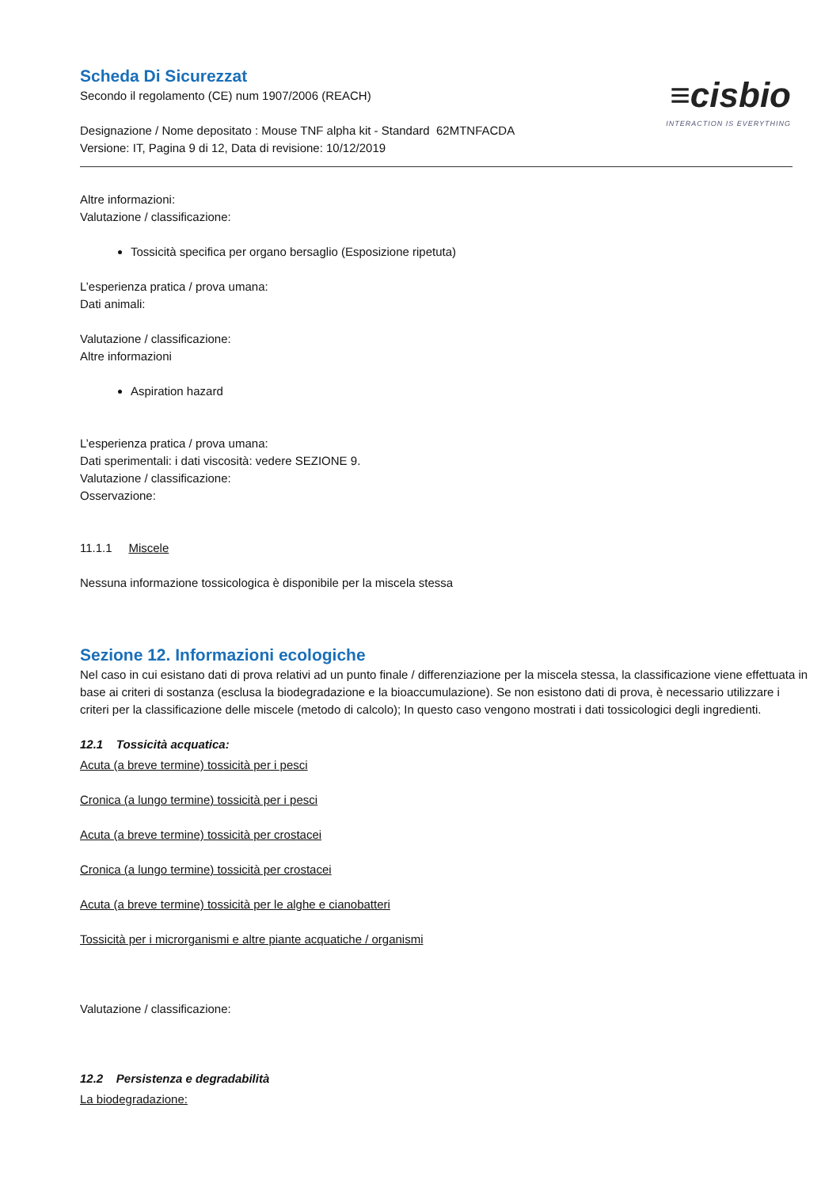≡cisbio
INTERACTION IS EVERYTHING
Scheda Di Sicurezzat
Secondo il regolamento (CE) num 1907/2006 (REACH)
Designazione / Nome depositato : Mouse TNF alpha kit - Standard 62MTNFACDA
Versione: IT, Pagina 9 di 12, Data di revisione: 10/12/2019
Altre informazioni:
Valutazione / classificazione:
Tossicità specifica per organo bersaglio (Esposizione ripetuta)
L’esperienza pratica / prova umana:
Dati animali:
Valutazione / classificazione:
Altre informazioni
Aspiration hazard
L’esperienza pratica / prova umana:
Dati sperimentali: i dati viscosità: vedere SEZIONE 9.
Valutazione / classificazione:
Osservazione:
11.1.1 Miscele
Nessuna informazione tossicologica è disponibile per la miscela stessa
Sezione 12. Informazioni ecologiche
Nel caso in cui esistano dati di prova relativi ad un punto finale / differenziazione per la miscela stessa, la classificazione viene effettuata in base ai criteri di sostanza (esclusa la biodegradazione e la bioaccumulazione). Se non esistono dati di prova, è necessario utilizzare i criteri per la classificazione delle miscele (metodo di calcolo); In questo caso vengono mostrati i dati tossicologici degli ingredienti.
12.1 Tossicità acquatica:
Acuta (a breve termine) tossicità per i pesci
Cronica (a lungo termine) tossicità per i pesci
Acuta (a breve termine) tossicità per crostacei
Cronica (a lungo termine) tossicità per crostacei
Acuta (a breve termine) tossicità per le alghe e cianobatteri
Tossicità per i microrganismi e altre piante acquatiche / organismi
Valutazione / classificazione:
12.2 Persistenza e degradabilità
La biodegradazione: